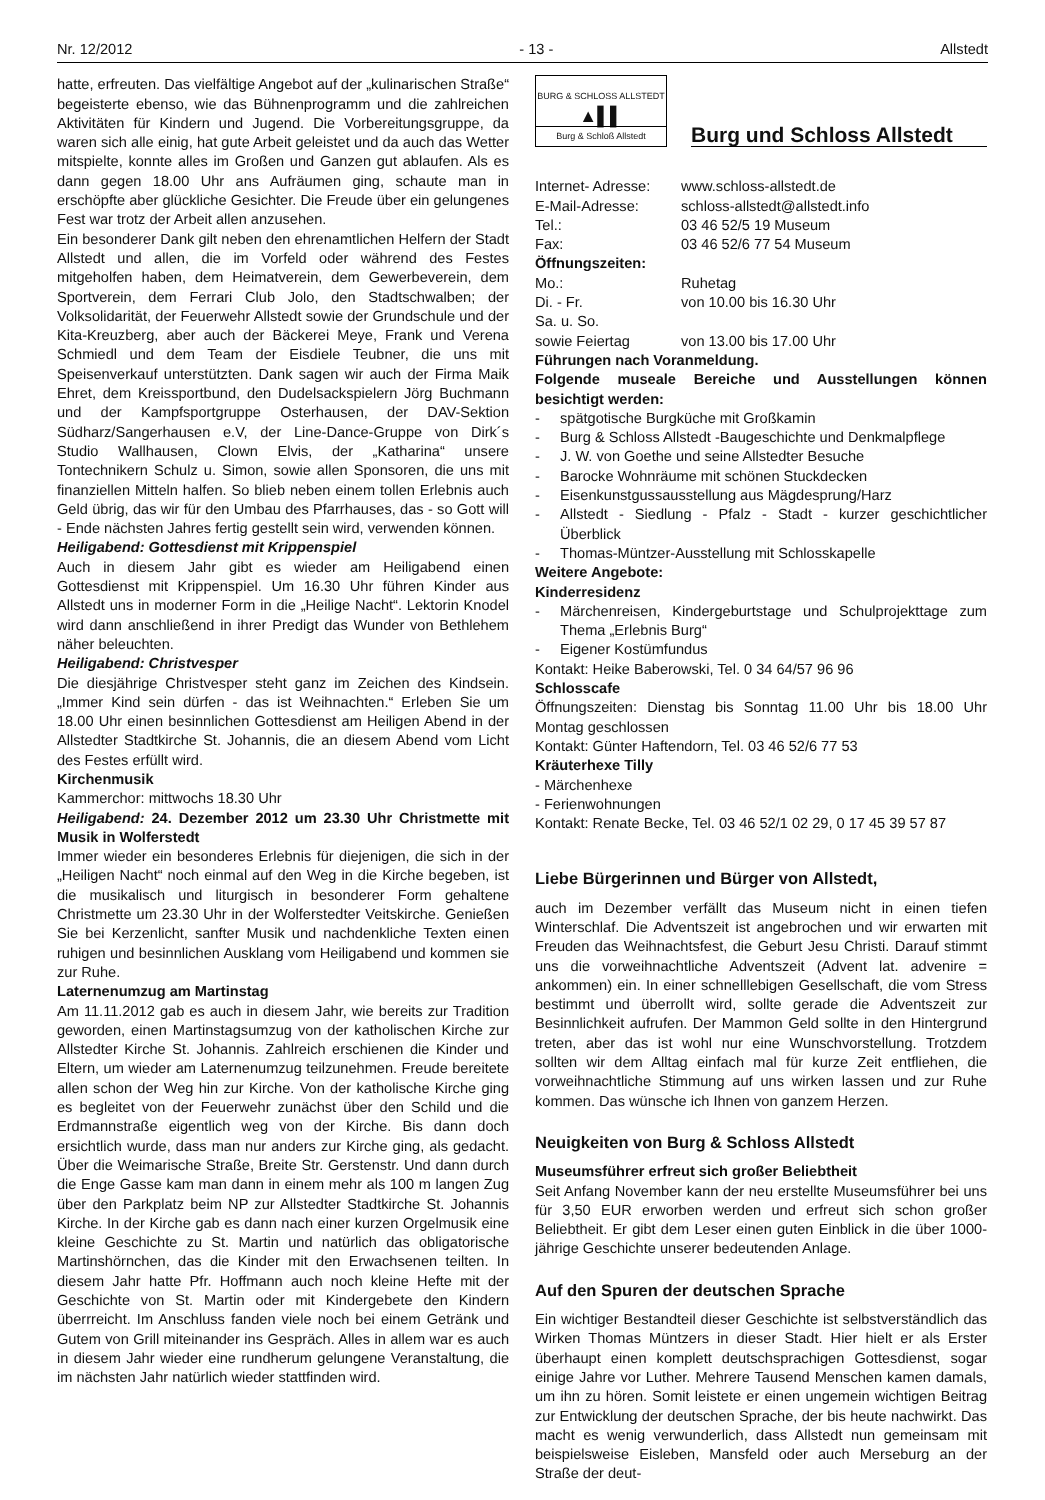Nr. 12/2012 - 13 - Allstedt
hatte, erfreuten. Das vielfältige Angebot auf der „kulinarischen Straße“ begeisterte ebenso, wie das Bühnenprogramm und die zahlreichen Aktivitäten für Kindern und Jugend. Die Vorbereitungsgruppe, da waren sich alle einig, hat gute Arbeit geleistet und da auch das Wetter mitspielte, konnte alles im Großen und Ganzen gut ablaufen. Als es dann gegen 18.00 Uhr ans Aufräumen ging, schaute man in erschöpfte aber glückliche Gesichter. Die Freude über ein gelungenes Fest war trotz der Arbeit allen anzusehen.
Ein besonderer Dank gilt neben den ehrenamtlichen Helfern der Stadt Allstedt und allen, die im Vorfeld oder während des Festes mitgeholfen haben, dem Heimatverein, dem Gewerbeverein, dem Sportverein, dem Ferrari Club Jolo, den Stadtschwalben; der Volksolidarität, der Feuerwehr Allstedt sowie der Grundschule und der Kita-Kreuzberg, aber auch der Bäckerei Meye, Frank und Verena Schmiedl und dem Team der Eisdiele Teubner, die uns mit Speisenverkauf unterstützten. Dank sagen wir auch der Firma Maik Ehret, dem Kreissportbund, den Dudelsackspielern Jörg Buchmann und der Kampfsportgruppe Osterhausen, der DAV-Sektion Südharz/Sangerhausen e.V, der Line-Dance-Gruppe von Dirk´s Studio Wallhausen, Clown Elvis, der „Katharina“ unsere Tontechnikern Schulz u. Simon, sowie allen Sponsoren, die uns mit finanziellen Mitteln halfen. So blieb neben einem tollen Erlebnis auch Geld übrig, das wir für den Umbau des Pfarrhauses, das - so Gott will - Ende nächsten Jahres fertig gestellt sein wird, verwenden können.
Heiligabend: Gottesdienst mit Krippenspiel
Auch in diesem Jahr gibt es wieder am Heiligabend einen Gottesdienst mit Krippenspiel. Um 16.30 Uhr führen Kinder aus Allstedt uns in moderner Form in die „Heilige Nacht“. Lektorin Knodel wird dann anschließend in ihrer Predigt das Wunder von Bethlehem näher beleuchten.
Heiligabend: Christvesper
Die diesjährige Christvesper steht ganz im Zeichen des Kindsein. „Immer Kind sein dürfen - das ist Weihnachten.“ Erleben Sie um 18.00 Uhr einen besinnlichen Gottesdienst am Heiligen Abend in der Allstedter Stadtkirche St. Johannis, die an diesem Abend vom Licht des Festes erfüllt wird.
Kirchenmusik
Kammerchor: mittwochs 18.30 Uhr
Heiligabend: 24. Dezember 2012 um 23.30 Uhr Christmette mit Musik in Wolferstedt
Immer wieder ein besonderes Erlebnis für diejenigen, die sich in der „Heiligen Nacht“ noch einmal auf den Weg in die Kirche begeben, ist die musikalisch und liturgisch in besonderer Form gehaltene Christmette um 23.30 Uhr in der Wolferstedter Veitskirche. Genießen Sie bei Kerzenlicht, sanfter Musik und nachdenkliche Texten einen ruhigen und besinnlichen Ausklang vom Heiligabend und kommen sie zur Ruhe.
Laternenumzug am Martinstag
Am 11.11.2012 gab es auch in diesem Jahr, wie bereits zur Tradition geworden, einen Martinstagsumzug von der katholischen Kirche zur Allstedter Kirche St. Johannis. Zahlreich erschienen die Kinder und Eltern, um wieder am Laternenumzug teilzunehmen. Freude bereitete allen schon der Weg hin zur Kirche. Von der katholische Kirche ging es begleitet von der Feuerwehr zunächst über den Schild und die Erdmannstraße eigentlich weg von der Kirche. Bis dann doch ersichtlich wurde, dass man nur anders zur Kirche ging, als gedacht. Über die Weimarische Straße, Breite Str. Gerstenstr. Und dann durch die Enge Gasse kam man dann in einem mehr als 100 m langen Zug über den Parkplatz beim NP zur Allstedter Stadtkirche St. Johannis Kirche. In der Kirche gab es dann nach einer kurzen Orgelmusik eine kleine Geschichte zu St. Martin und natürlich das obligatorische Martinshörnchen, das die Kinder mit den Erwachsenen teilten. In diesem Jahr hatte Pfr. Hoffmann auch noch kleine Hefte mit der Geschichte von St. Martin oder mit Kindergebete den Kindern überrreicht. Im Anschluss fanden viele noch bei einem Getränk und Gutem von Grill miteinander ins Gespräch. Alles in allem war es auch in diesem Jahr wieder eine rundherum gelungene Veranstaltung, die im nächsten Jahr natürlich wieder stattfinden wird.
BURG & SCHLOSS ALLSTEDT
▲▌▌
Burg & Schloß Allstedt
Burg und Schloss Allstedt
| Internet- Adresse: | www.schloss-allstedt.de |
| E-Mail-Adresse: | schloss-allstedt@allstedt.info |
| Tel.: | 03 46 52/5 19 Museum |
| Fax: | 03 46 52/6 77 54 Museum |
| Öffnungszeiten: | |
| Mo.: | Ruhetag |
| Di. - Fr. | von 10.00 bis 16.30 Uhr |
| Sa. u. So. | |
| sowie Feiertag | von 13.00 bis 17.00 Uhr |
Führungen nach Voranmeldung.
Folgende museale Bereiche und Ausstellungen können besichtigt werden:
- spätgotische Burgküche mit Großkamin
- Burg & Schloss Allstedt -Baugeschichte und Denkmalpflege
- J. W. von Goethe und seine Allstedter Besuche
- Barocke Wohnräume mit schönen Stuckdecken
- Eisenkunstgussausstellung aus Mägdesprung/Harz
- Allstedt - Siedlung - Pfalz - Stadt - kurzer geschichtlicher Überblick
- Thomas-Müntzer-Ausstellung mit Schlosskapelle
Weitere Angebote:
Kinderresidenz
- Märchenreisen, Kindergeburtstage und Schulprojekttage zum Thema „Erlebnis Burg“
- Eigener Kostümfundus
Kontakt: Heike Baberowski, Tel. 0 34 64/57 96 96
Schlosscafe
Öffnungszeiten: Dienstag bis Sonntag 11.00 Uhr bis 18.00 Uhr Montag geschlossen
Kontakt: Günter Haftendorn, Tel. 03 46 52/6 77 53
Kräuterhexe Tilly
- Märchenhexe
- Ferienwohnungen
Kontakt: Renate Becke, Tel. 03 46 52/1 02 29, 0 17 45 39 57 87
Liebe Bürgerinnen und Bürger von Allstedt,
auch im Dezember verfällt das Museum nicht in einen tiefen Winterschlaf. Die Adventszeit ist angebrochen und wir erwarten mit Freuden das Weihnachtsfest, die Geburt Jesu Christi. Darauf stimmt uns die vorweihnachtliche Adventszeit (Advent lat. advenire = ankommen) ein. In einer schnelllebigen Gesellschaft, die vom Stress bestimmt und überrollt wird, sollte gerade die Adventszeit zur Besinnlichkeit aufrufen. Der Mammon Geld sollte in den Hintergrund treten, aber das ist wohl nur eine Wunschvorstellung. Trotzdem sollten wir dem Alltag einfach mal für kurze Zeit entfliehen, die vorweihnachtliche Stimmung auf uns wirken lassen und zur Ruhe kommen. Das wünsche ich Ihnen von ganzem Herzen.
Neuigkeiten von Burg & Schloss Allstedt
Museumsführer erfreut sich großer Beliebtheit
Seit Anfang November kann der neu erstellte Museumsführer bei uns für 3,50 EUR erworben werden und erfreut sich schon großer Beliebtheit. Er gibt dem Leser einen guten Einblick in die über 1000-jährige Geschichte unserer bedeutenden Anlage.
Auf den Spuren der deutschen Sprache
Ein wichtiger Bestandteil dieser Geschichte ist selbstverständlich das Wirken Thomas Müntzers in dieser Stadt. Hier hielt er als Erster überhaupt einen komplett deutschsprachigen Gottesdienst, sogar einige Jahre vor Luther. Mehrere Tausend Menschen kamen damals, um ihn zu hören. Somit leistete er einen ungemein wichtigen Beitrag zur Entwicklung der deutschen Sprache, der bis heute nachwirkt. Das macht es wenig verwunderlich, dass Allstedt nun gemeinsam mit beispielsweise Eisleben, Mansfeld oder auch Merseburg an der Straße der deut-